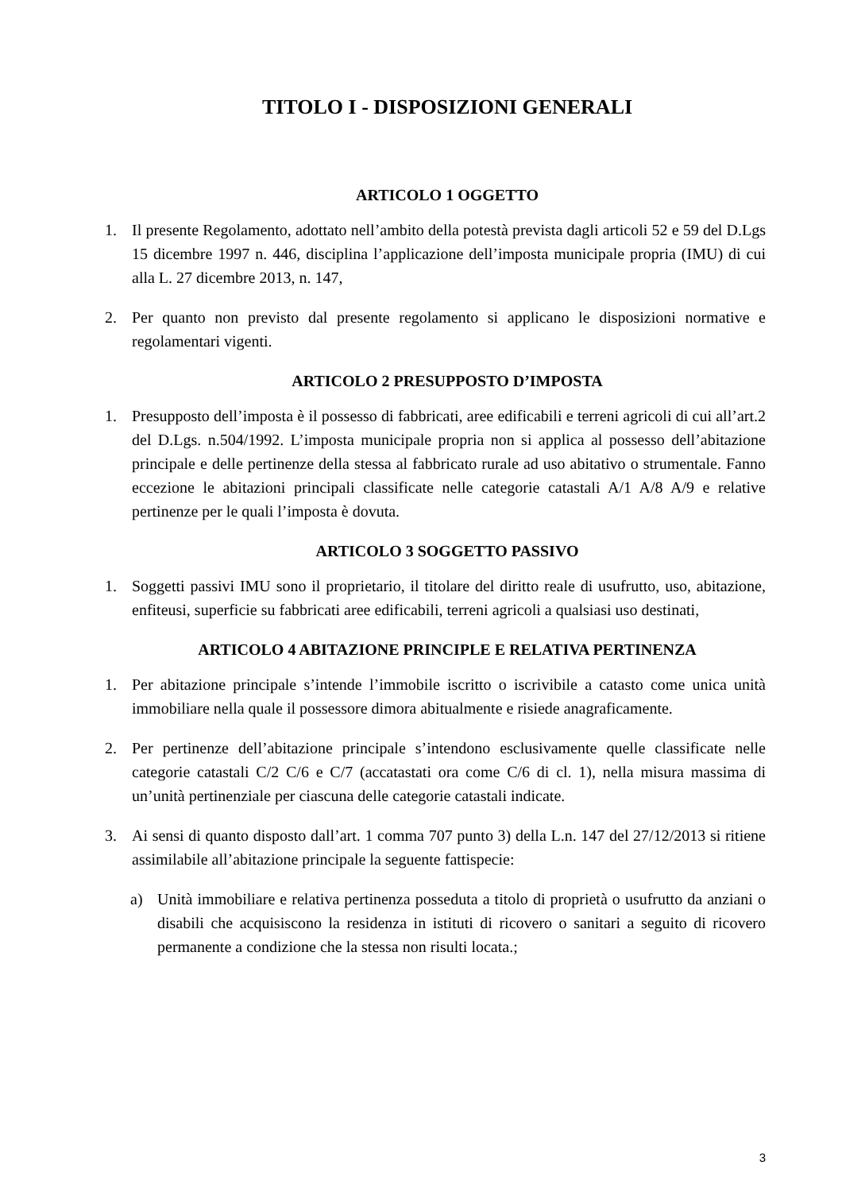TITOLO I - DISPOSIZIONI GENERALI
ARTICOLO 1 OGGETTO
1. Il presente Regolamento, adottato nell’ambito della potestà prevista dagli articoli 52 e 59 del D.Lgs 15 dicembre 1997 n. 446, disciplina l’applicazione dell’imposta municipale propria (IMU) di cui alla L. 27 dicembre 2013, n. 147,
2. Per quanto non previsto dal presente regolamento si applicano le disposizioni normative e regolamentari vigenti.
ARTICOLO 2 PRESUPPOSTO D’IMPOSTA
1. Presupposto dell’imposta è il possesso di fabbricati, aree edificabili e terreni agricoli di cui all’art.2 del D.Lgs. n.504/1992. L’imposta municipale propria non si applica al possesso dell’abitazione principale e delle pertinenze della stessa al fabbricato rurale ad uso abitativo o strumentale. Fanno eccezione le abitazioni principali classificate nelle categorie catastali A/1 A/8 A/9 e relative pertinenze per le quali l’imposta è dovuta.
ARTICOLO 3 SOGGETTO PASSIVO
1. Soggetti passivi IMU sono il proprietario, il titolare del diritto reale di usufrutto, uso, abitazione, enfiteusi, superficie su fabbricati aree edificabili, terreni agricoli a qualsiasi uso destinati,
ARTICOLO 4 ABITAZIONE PRINCIPLE E RELATIVA PERTINENZA
1. Per abitazione principale s’intende l’immobile iscritto o iscrivibile a catasto come unica unità immobiliare nella quale il possessore dimora abitualmente e risiede anagraficamente.
2. Per pertinenze dell’abitazione principale s’intendono esclusivamente quelle classificate nelle categorie catastali C/2 C/6 e C/7 (accatastati ora come C/6 di cl. 1), nella misura massima di un’unità pertinenziale per ciascuna delle categorie catastali indicate.
3. Ai sensi di quanto disposto dall’art. 1 comma 707 punto 3) della L.n. 147 del 27/12/2013 si ritiene assimilabile all’abitazione principale la seguente fattispecie:
a) Unità immobiliare e relativa pertinenza posseduta a titolo di proprietà o usufrutto da anziani o disabili che acquisiscono la residenza in istituti di ricovero o sanitari a seguito di ricovero permanente a condizione che la stessa non risulti locata.;
3